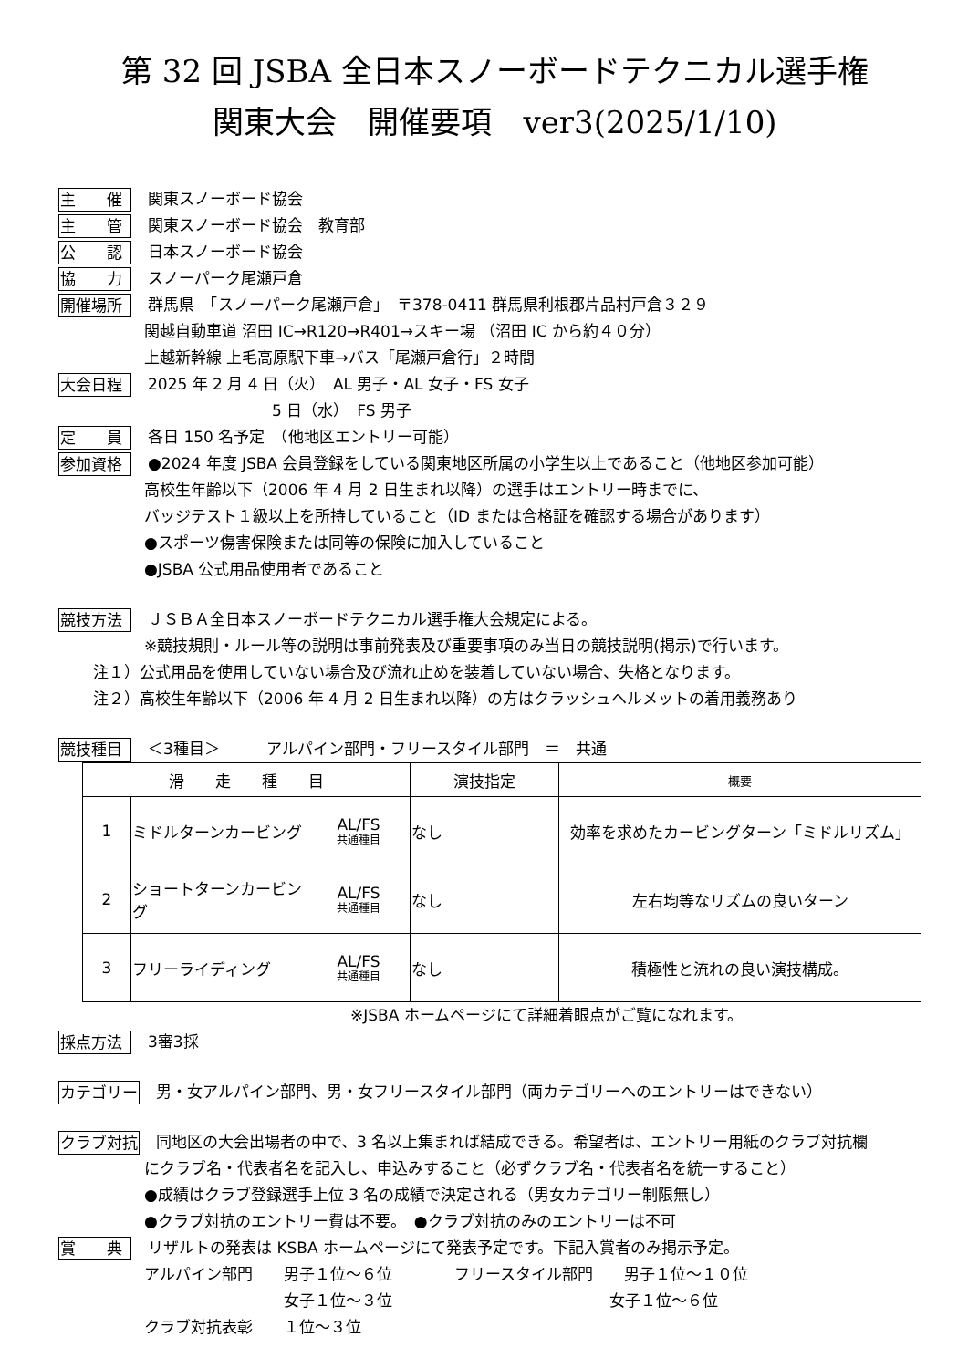第 32 回 JSBA 全日本スノーボードテクニカル選手権
関東大会　開催要項　ver3(2025/1/10)
主　　催 関東スノーボード協会
主　　管 関東スノーボード協会　教育部
公　　認 日本スノーボード協会
協　　力 スノーパーク尾瀬戸倉
開催場所 群馬県　「スノーパーク尾瀬戸倉」　〒378-0411 群馬県利根郡片品村戸倉３２９
関越自動車道 沼田 IC→R120→R401→スキー場 （沼田 IC から約４０分）
上越新幹線 上毛高原駅下車→バス「尾瀬戸倉行」２時間
大会日程 2025 年 2 月 4 日（火）　AL 男子・AL 女子・FS 女子
　　　　　　　　5 日（水）　FS 男子
定　　員 各日 150 名予定　（他地区エントリー可能）
参加資格 ●2024 年度 JSBA 会員登録をしている関東地区所属の小学生以上であること（他地区参加可能）
高校生年齢以下（2006 年 4 月 2 日生まれ以降）の選手はエントリー時までに、
バッジテスト１級以上を所持していること（ID または合格証を確認する場合があります）
●スポーツ傷害保険または同等の保険に加入していること
●JSBA 公式用品使用者であること
競技方法 ＪＳＢＡ全日本スノーボードテクニカル選手権大会規定による。
※競技規則・ルール等の説明は事前発表及び重要事項のみ当日の競技説明(掲示)で行います。
注１）公式用品を使用していない場合及び流れ止めを装着していない場合、失格となります。
注２）高校生年齢以下（2006 年 4 月 2 日生まれ以降）の方はクラッシュヘルメットの着用義務あり
競技種目 ＜3種目＞　　　アルパイン部門・フリースタイル部門　＝　共通
| 滑 走 種 目 | | | 演技指定 | 概要 |
| --- | --- | --- | --- | --- |
| 1 | ミドルターンカービング | AL/FS 共通種目 | なし | 効率を求めたカービングターン「ミドルリズム」 |
| 2 | ショートターンカービング | AL/FS 共通種目 | なし | 左右均等なリズムの良いターン |
| 3 | フリーライディング | AL/FS 共通種目 | なし | 積極性と流れの良い演技構成。 |
※JSBA ホームページにて詳細着眼点がご覧になれます。
採点方法 3審3採
カテゴリー 男・女アルパイン部門、男・女フリースタイル部門（両カテゴリーへのエントリーはできない）
クラブ対抗 同地区の大会出場者の中で、3 名以上集まれば結成できる。希望者は、エントリー用紙のクラブ対抗欄
にクラブ名・代表者名を記入し、申込みすること（必ずクラブ名・代表者名を統一すること）
●成績はクラブ登録選手上位 3 名の成績で決定される（男女カテゴリー制限無し）
●クラブ対抗のエントリー費は不要。　●クラブ対抗のみのエントリーは不可
賞　　典 リザルトの発表は KSBA ホームページにて発表予定です。下記入賞者のみ掲示予定。
アルパイン部門　　男子１位～６位　　　　フリースタイル部門　　男子１位～１０位
　　　　　　　　　女子１位～３位　　　　　　　　　　　　　　女子１位～６位
クラブ対抗表彰　　１位～３位